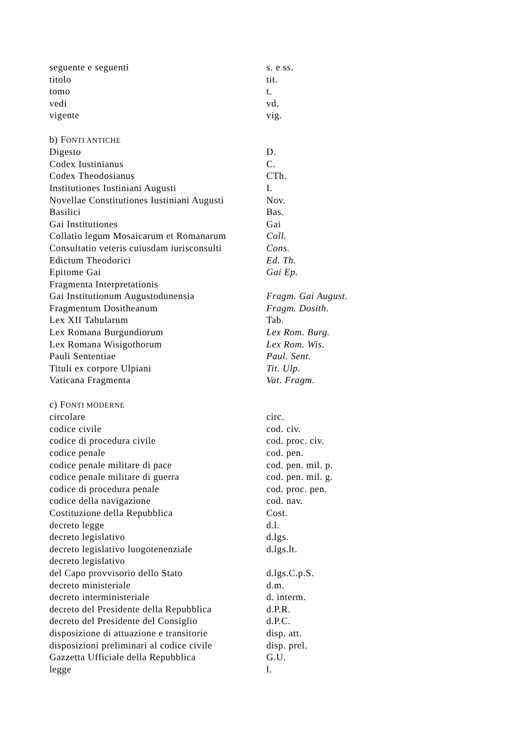| seguente e seguenti | s. e ss. |
| titolo | tit. |
| tomo | t. |
| vedi | vd. |
| vigente | vig. |
| b) F ONTI ANTICHE | |
| Digesto | D. |
| Codex Iustinianus | C. |
| Codex Theodosianus | CTh. |
| Institutiones Iustiniani Augusti | I. |
| Novellae Constitutiones Iustiniani Augusti | Nov. |
| Basilici | Bas. |
| Gai Institutiones | Gai |
| Collatio legum Mosaicarum et Romanarum | Coll. |
| Consultatio veteris cuiusdam iurisconsulti | Cons. |
| Edictum Theodorici | Ed. Th. |
| Epitome Gai | Gai Ep. |
| Fragmenta Interpretationis | |
| Gai Institutionum Augustodunensia | Fragm. Gai August. |
| Fragmentum Dositheanum | Fragm. Dosith. |
| Lex XII Tabularum | Tab. |
| Lex Romana Burgundiorum | Lex Rom. Burg. |
| Lex Romana Wisigothorum | Lex Rom. Wis. |
| Pauli Sententiae | Paul. Sent. |
| Tituli ex corpore Ulpiani | Tit. Ulp. |
| Vaticana Fragmenta | Vat. Fragm. |
| c) F ONTI MODERNE | |
| circolare | circ. |
| codice civile | cod. civ. |
| codice di procedura civile | cod. proc. civ. |
| codice penale | cod. pen. |
| codice penale militare di pace | cod. pen. mil. p. |
| codice penale militare di guerra | cod. pen. mil. g. |
| codice di procedura penale | cod. proc. pen. |
| codice della navigazione | cod. nav. |
| Costituzione della Repubblica | Cost. |
| decreto legge | d.l. |
| decreto legislativo | d.lgs. |
| decreto legislativo luogotenenziale | d.lgs.lt. |
| decreto legislativo | |
| del Capo provvisorio dello Stato | d.lgs.C.p.S. |
| decreto ministeriale | d.m. |
| decreto interministeriale | d. interm. |
| decreto del Presidente della Repubblica | d.P.R. |
| decreto del Presidente del Consiglio | d.P.C. |
| disposizione di attuazione e transitorie | disp. att. |
| disposizioni preliminari al codice civile | disp. prel. |
| Gazzetta Ufficiale della Repubblica | G.U. |
| legge | l. |